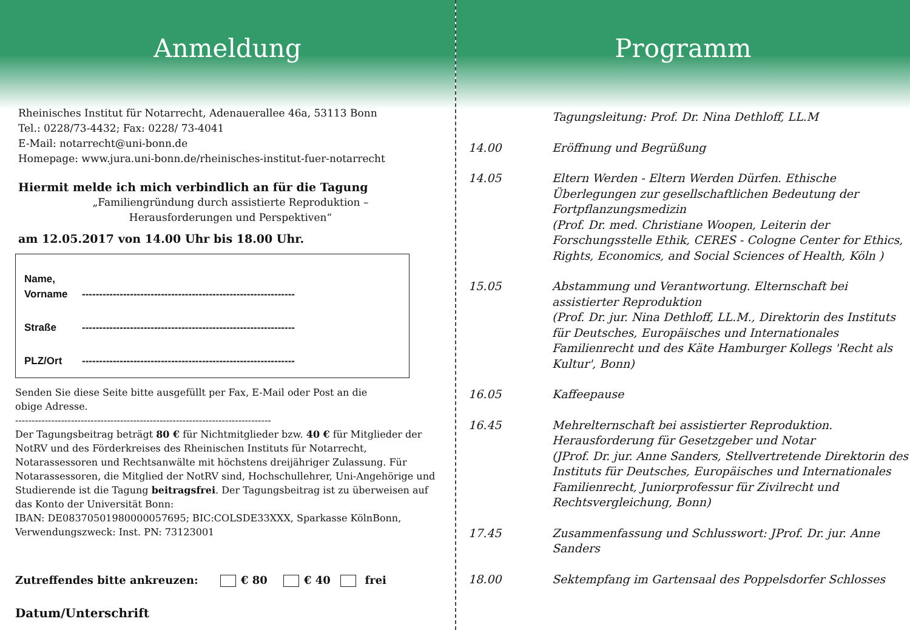Anmeldung
Rheinisches Institut für Notarrecht, Adenauerallee 46a, 53113 Bonn
Tel.: 0228/73-4432; Fax: 0228/ 73-4041
E-Mail: notarrecht@uni-bonn.de
Homepage: www.jura.uni-bonn.de/rheinisches-institut-fuer-notarrecht
Hiermit melde ich mich verbindlich an für die Tagung
„Familiengründung durch assistierte Reproduktion –
Herausforderungen und Perspektiven“
am 12.05.2017 von 14.00 Uhr bis 18.00 Uhr.
Name,
Vorname --------------------------------------------------------------
Straße --------------------------------------------------------------
PLZ/Ort --------------------------------------------------------------
Senden Sie diese Seite bitte ausgefüllt per Fax, E-Mail oder Post an die
obige Adresse.
------------------------------------------------------------------------------
Der Tagungsbeitrag beträgt 80 € für Nichtmitglieder bzw. 40 € für Mitglieder der NotRV und des Förderkreises des Rheinischen Instituts für Notarrecht, Notarassessoren und Rechtsanwälte mit höchstens dreijähriger Zulassung. Für Notarassessoren, die Mitglied der NotRV sind, Hochschullehrer, Uni-Angehörige und Studierende ist die Tagung beitragsfrei. Der Tagungsbeitrag ist zu überweisen auf das Konto der Universität Bonn:
IBAN: DE08370501980000057695; BIC:COLSDE33XXX, Sparkasse KölnBonn,
Verwendungszweck: Inst. PN: 73123001
Zutreffendes bitte ankreuzen: € 80 € 40 frei
Datum/Unterschrift .......................................................................
Programm
| | Tagungsleitung: Prof. Dr. Nina Dethloff, LL.M |
| 14.00 | Eröffnung und Begrüßung |
| 14.05 | Eltern Werden - Eltern Werden Dürfen. Ethische Überlegungen zur gesellschaftlichen Bedeutung der Fortpflanzungsmedizin (Prof. Dr. med. Christiane Woopen, Leiterin der Forschungsstelle Ethik, CERES - Cologne Center for Ethics, Rights, Economics, and Social Sciences of Health, Köln ) |
| 15.05 | Abstammung und Verantwortung. Elternschaft bei assistierter Reproduktion (Prof. Dr. jur. Nina Dethloff, LL.M., Direktorin des Instituts für Deutsches, Europäisches und Internationales Familienrecht und des Käte Hamburger Kollegs 'Recht als Kultur', Bonn) |
| 16.05 | Kaffeepause |
| 16.45 | Mehrelternschaft bei assistierter Reproduktion. Herausforderung für Gesetzgeber und Notar (JProf. Dr. jur. Anne Sanders, Stellvertretende Direktorin des Instituts für Deutsches, Europäisches und Internationales Familienrecht, Juniorprofessur für Zivilrecht und Rechtsvergleichung, Bonn) |
| 17.45 | Zusammenfassung und Schlusswort: JProf. Dr. jur. Anne Sanders |
| 18.00 | Sektempfang im Gartensaal des Poppelsdorfer Schlosses |